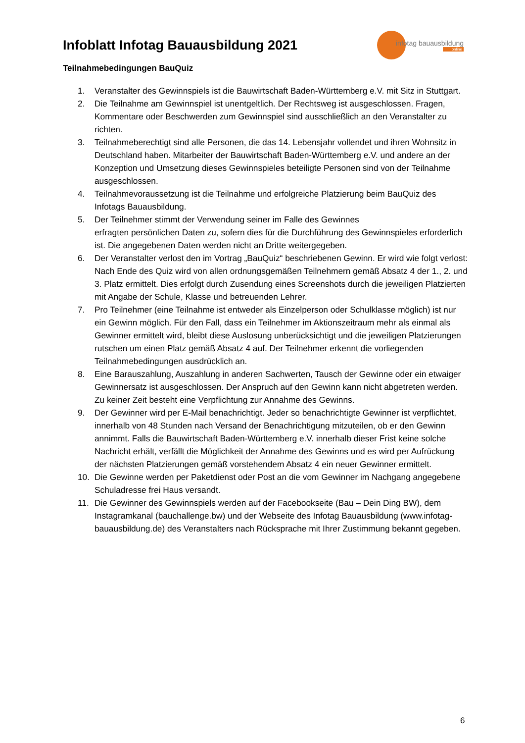Infoblatt Infotag Bauausbildung 2021
infotag bauausbildung
online
Teilnahmebedingungen BauQuiz
1. Veranstalter des Gewinnspiels ist die Bauwirtschaft Baden-Württemberg e.V. mit Sitz in Stuttgart.
2. Die Teilnahme am Gewinnspiel ist unentgeltlich. Der Rechtsweg ist ausgeschlossen. Fragen, Kommentare oder Beschwerden zum Gewinnspiel sind ausschließlich an den Veranstalter zu richten.
3. Teilnahmeberechtigt sind alle Personen, die das 14. Lebensjahr vollendet und ihren Wohnsitz in Deutschland haben. Mitarbeiter der Bauwirtschaft Baden-Württemberg e.V. und andere an der Konzeption und Umsetzung dieses Gewinnspieles beteiligte Personen sind von der Teilnahme ausgeschlossen.
4. Teilnahmevoraussetzung ist die Teilnahme und erfolgreiche Platzierung beim BauQuiz des Infotags Bauausbildung.
5. Der Teilnehmer stimmt der Verwendung seiner im Falle des Gewinnes
erfragten persönlichen Daten zu, sofern dies für die Durchführung des Gewinnspieles erforderlich ist. Die angegebenen Daten werden nicht an Dritte weitergegeben.
6. Der Veranstalter verlost den im Vortrag „BauQuiz“ beschriebenen Gewinn. Er wird wie folgt verlost: Nach Ende des Quiz wird von allen ordnungsgemäßen Teilnehmern gemäß Absatz 4 der 1., 2. und 3. Platz ermittelt. Dies erfolgt durch Zusendung eines Screenshots durch die jeweiligen Platzierten mit Angabe der Schule, Klasse und betreuenden Lehrer.
7. Pro Teilnehmer (eine Teilnahme ist entweder als Einzelperson oder Schulklasse möglich) ist nur ein Gewinn möglich. Für den Fall, dass ein Teilnehmer im Aktionszeitraum mehr als einmal als Gewinner ermittelt wird, bleibt diese Auslosung unberücksichtigt und die jeweiligen Platzierungen rutschen um einen Platz gemäß Absatz 4 auf. Der Teilnehmer erkennt die vorliegenden Teilnahmebedingungen ausdrücklich an.
8. Eine Barauszahlung, Auszahlung in anderen Sachwerten, Tausch der Gewinne oder ein etwaiger Gewinnersatz ist ausgeschlossen. Der Anspruch auf den Gewinn kann nicht abgetreten werden. Zu keiner Zeit besteht eine Verpflichtung zur Annahme des Gewinns.
9. Der Gewinner wird per E-Mail benachrichtigt. Jeder so benachrichtigte Gewinner ist verpflichtet, innerhalb von 48 Stunden nach Versand der Benachrichtigung mitzuteilen, ob er den Gewinn annimmt. Falls die Bauwirtschaft Baden-Württemberg e.V. innerhalb dieser Frist keine solche Nachricht erhält, verfällt die Möglichkeit der Annahme des Gewinns und es wird per Aufrückung der nächsten Platzierungen gemäß vorstehendem Absatz 4 ein neuer Gewinner ermittelt.
10. Die Gewinne werden per Paketdienst oder Post an die vom Gewinner im Nachgang angegebene Schuladresse frei Haus versandt.
11. Die Gewinner des Gewinnspiels werden auf der Facebookseite (Bau – Dein Ding BW), dem Instagramkanal (bauchallenge.bw) und der Webseite des Infotag Bauausbildung (www.infotag-bauausbildung.de) des Veranstalters nach Rücksprache mit Ihrer Zustimmung bekannt gegeben.
6